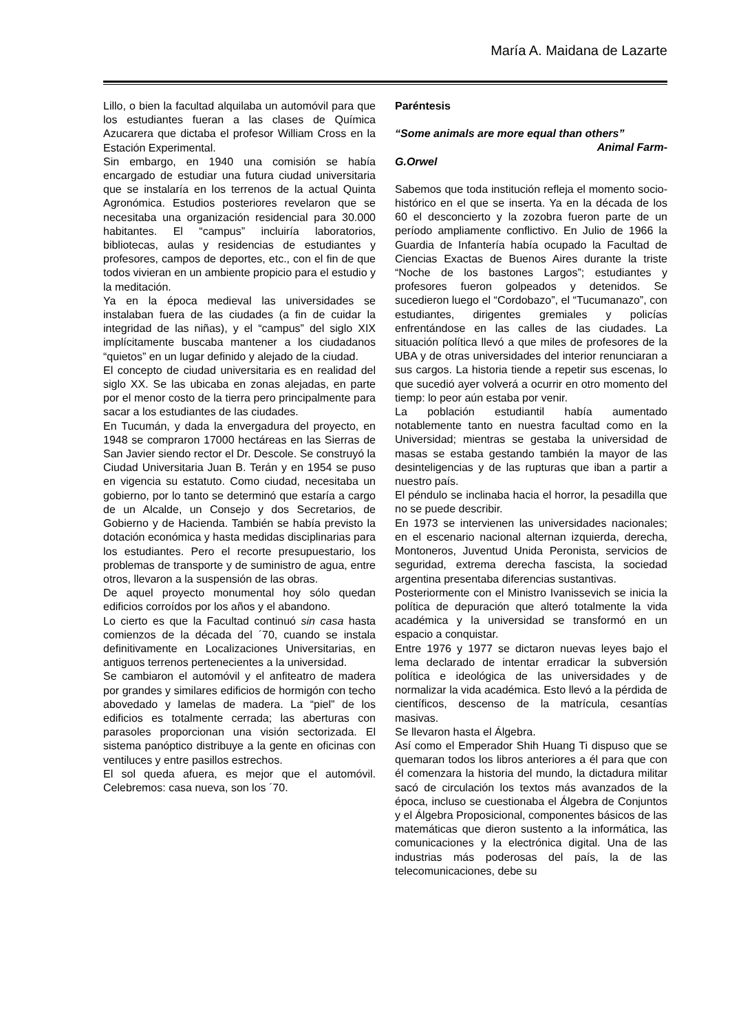María A. Maidana de Lazarte
Lillo, o bien la facultad alquilaba un automóvil para que los estudiantes fueran a las clases de Química Azucarera que dictaba el profesor William Cross en la Estación Experimental.
Sin embargo, en 1940 una comisión se había encargado de estudiar una futura ciudad universitaria que se instalaría en los terrenos de la actual Quinta Agronómica. Estudios posteriores revelaron que se necesitaba una organización residencial para 30.000 habitantes. El “campus” incluiría laboratorios, bibliotecas, aulas y residencias de estudiantes y profesores, campos de deportes, etc., con el fin de que todos vivieran en un ambiente propicio para el estudio y la meditación.
Ya en la época medieval las universidades se instalaban fuera de las ciudades (a fin de cuidar la integridad de las niñas), y el “campus” del siglo XIX implícitamente buscaba mantener a los ciudadanos “quietos” en un lugar definido y alejado de la ciudad.
El concepto de ciudad universitaria es en realidad del siglo XX. Se las ubicaba en zonas alejadas, en parte por el menor costo de la tierra pero principalmente para sacar a los estudiantes de las ciudades.
En Tucumán, y dada la envergadura del proyecto, en 1948 se compraron 17000 hectáreas en las Sierras de San Javier siendo rector el Dr. Descole. Se construyó la Ciudad Universitaria Juan B. Terán y en 1954 se puso en vigencia su estatuto. Como ciudad, necesitaba un gobierno, por lo tanto se determinó que estaría a cargo de un Alcalde, un Consejo y dos Secretarios, de Gobierno y de Hacienda. También se había previsto la dotación económica y hasta medidas disciplinarias para los estudiantes. Pero el recorte presupuestario, los problemas de transporte y de suministro de agua, entre otros, llevaron a la suspensión de las obras.
De aquel proyecto monumental hoy sólo quedan edificios corroídos por los años y el abandono.
Lo cierto es que la Facultad continuó sin casa hasta comienzos de la década del ´70, cuando se instala definitivamente en Localizaciones Universitarias, en antiguos terrenos pertenecientes a la universidad.
Se cambiaron el automóvil y el anfiteatro de madera por grandes y similares edificios de hormigón con techo abovedado y lamelas de madera. La “piel” de los edificios es totalmente cerrada; las aberturas con parasoles proporcionan una visión sectorizada. El sistema panóptico distribuye a la gente en oficinas con ventiluces y entre pasillos estrechos.
El sol queda afuera, es mejor que el automóvil. Celebremos: casa nueva, son los ´70.
Paréntesis
“Some animals are more equal than others”
Animal Farm-
G.Orwel
Sabemos que toda institución refleja el momento socio-histórico en el que se inserta. Ya en la década de los 60 el desconcierto y la zozobra fueron parte de un período ampliamente conflictivo. En Julio de 1966 la Guardia de Infantería había ocupado la Facultad de Ciencias Exactas de Buenos Aires durante la triste “Noche de los bastones Largos”; estudiantes y profesores fueron golpeados y detenidos. Se sucedieron luego el “Cordobazo”, el “Tucumanazo”, con estudiantes, dirigentes gremiales y policías enfrentándose en las calles de las ciudades. La situación política llevó a que miles de profesores de la UBA y de otras universidades del interior renunciaran a sus cargos. La historia tiende a repetir sus escenas, lo que sucedió ayer volverá a ocurrir en otro momento del tiemp: lo peor aún estaba por venir.
La población estudiantil había aumentado notablemente tanto en nuestra facultad como en la Universidad; mientras se gestaba la universidad de masas se estaba gestando también la mayor de las desinteligencias y de las rupturas que iban a partir a nuestro país.
El péndulo se inclinaba hacia el horror, la pesadilla que no se puede describir.
En 1973 se intervienen las universidades nacionales; en el escenario nacional alternan izquierda, derecha, Montoneros, Juventud Unida Peronista, servicios de seguridad, extrema derecha fascista, la sociedad argentina presentaba diferencias sustantivas.
Posteriormente con el Ministro Ivanissevich se inicia la política de depuración que alteró totalmente la vida académica y la universidad se transformó en un espacio a conquistar.
Entre 1976 y 1977 se dictaron nuevas leyes bajo el lema declarado de intentar erradicar la subversión política e ideológica de las universidades y de normalizar la vida académica. Esto llevó a la pérdida de científicos, descenso de la matrícula, cesantías masivas.
Se llevaron hasta el Álgebra.
Así como el Emperador Shih Huang Ti dispuso que se quemaran todos los libros anteriores a él para que con él comenzara la historia del mundo, la dictadura militar sacó de circulación los textos más avanzados de la época, incluso se cuestionaba el Álgebra de Conjuntos y el Álgebra Proposicional, componentes básicos de las matemáticas que dieron sustento a la informática, las comunicaciones y la electrónica digital. Una de las industrias más poderosas del país, la de las telecomunicaciones, debe su